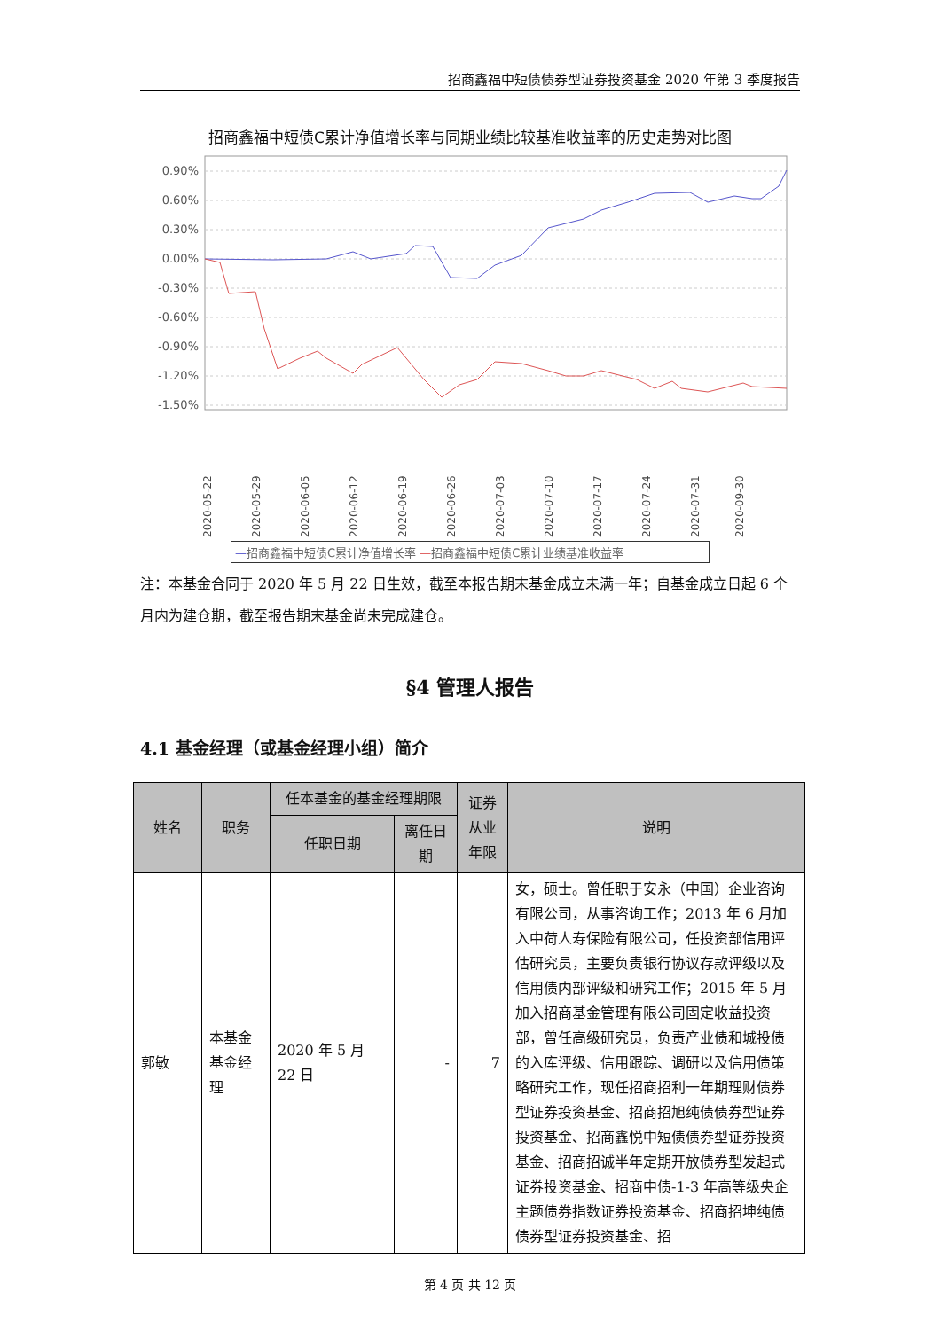招商鑫福中短债债券型证券投资基金 2020 年第 3 季度报告
招商鑫福中短债C累计净值增长率与同期业绩比较基准收益率的历史走势对比图
0.90%
0.60%
0.30%
0.00%
-0.30%
-0.60%
-0.90%
-1.20%
-1.50%
2020-05-22
2020-05-29
2020-06-05
2020-06-12
2020-06-19
2020-06-26
2020-07-03
2020-07-10
2020-07-17
2020-07-24
2020-07-31
2020-09-30
—招商鑫福中短债C累计净值增长率 —招商鑫福中短债C累计业绩基准收益率
注：本基金合同于 2020 年 5 月 22 日生效，截至本报告期末基金成立未满一年；自基金成立日起 6 个月内为建仓期，截至报告期末基金尚未完成建仓。
§4 管理人报告
4.1 基金经理（或基金经理小组）简介
| 姓名 | 职务 | 任本基金的基金经理期限 | | 证券从业年限 | 说明 |
| --- | --- | --- | --- | --- | --- |
| | | 任职日期 | 离任日期 | | |
| 郭敏 | 本基金基金经理 | 2020 年 5 月 22 日 | - | 7 | 女，硕士。曾任职于安永（中国）企业咨询有限公司，从事咨询工作；2013 年 6 月加入中荷人寿保险有限公司，任投资部信用评估研究员，主要负责银行协议存款评级以及信用债内部评级和研究工作；2015 年 5 月加入招商基金管理有限公司固定收益投资部，曾任高级研究员，负责产业债和城投债的入库评级、信用跟踪、调研以及信用债策略研究工作，现任招商招利一年期理财债券型证券投资基金、招商招旭纯债债券型证券投资基金、招商鑫悦中短债债券型证券投资基金、招商招诚半年定期开放债券型发起式证券投资基金、招商中债-1-3 年高等级央企主题债券指数证券投资基金、招商招坤纯债债券型证券投资基金、招 |
第 4 页 共 12 页